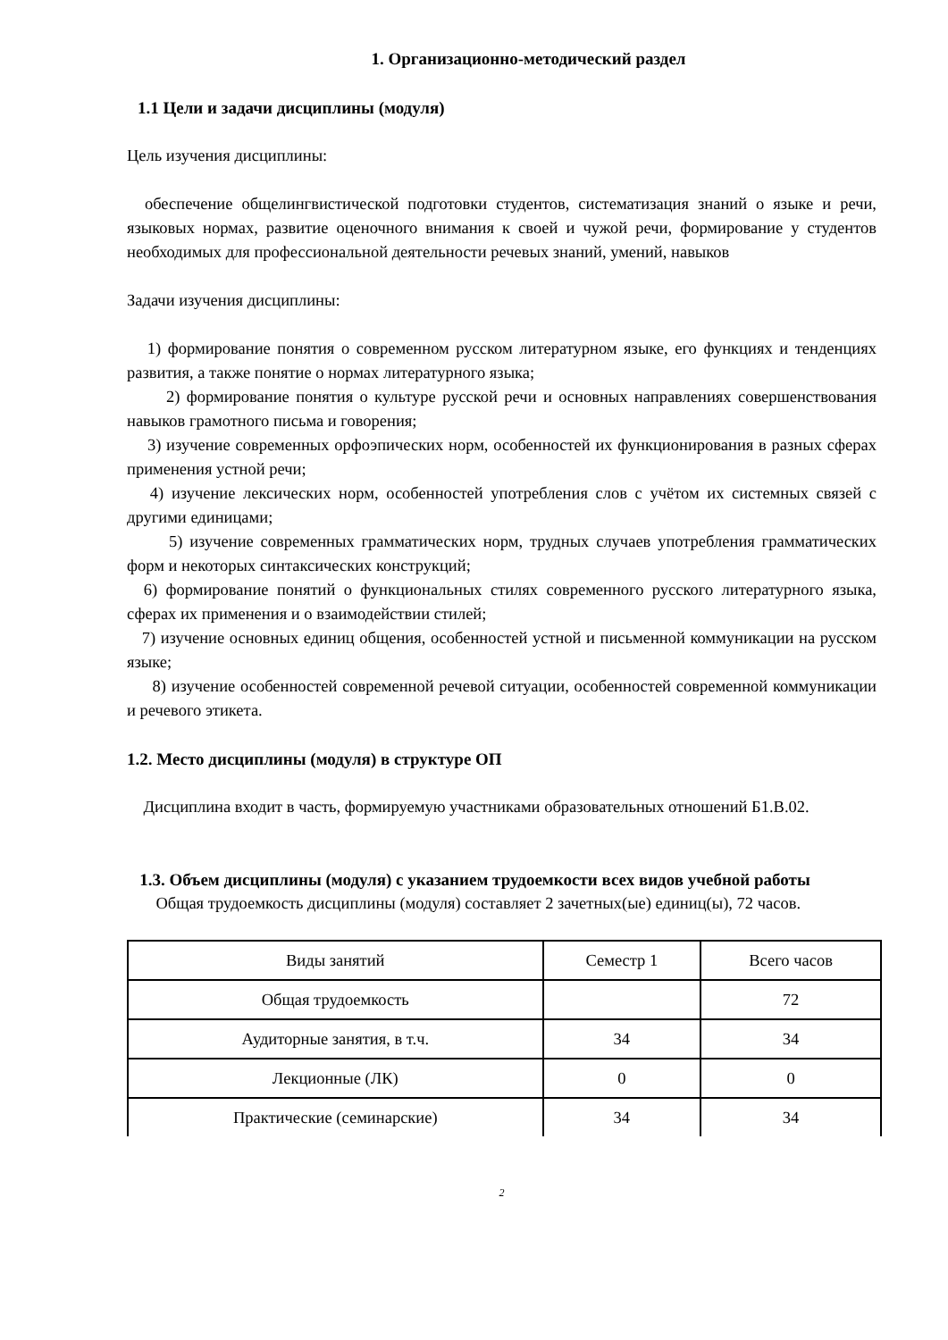1. Организационно-методический раздел
1.1 Цели и задачи дисциплины (модуля)
Цель изучения дисциплины:
обеспечение общелингвистической подготовки студентов, систематизация знаний о языке и речи, языковых нормах, развитие оценочного внимания к своей и чужой речи, формирование у студентов необходимых для профессиональной деятельности речевых знаний, умений, навыков
Задачи изучения дисциплины:
1) формирование понятия о современном русском литературном языке, его функциях и тенденциях развития, а также понятие о нормах литературного языка;
2) формирование понятия о культуре русской речи и основных направлениях совершенствования навыков грамотного письма и говорения;
3) изучение современных орфоэпических норм, особенностей их функционирования в разных сферах применения устной речи;
4) изучение лексических норм, особенностей употребления слов с учётом их системных связей с другими единицами;
5) изучение современных грамматических норм, трудных случаев употребления грамматических форм и некоторых синтаксических конструкций;
6) формирование понятий о функциональных стилях современного русского литературного языка, сферах их применения и о взаимодействии стилей;
7) изучение основных единиц общения, особенностей устной и письменной коммуникации на русском языке;
8) изучение особенностей современной речевой ситуации, особенностей современной коммуникации и речевого этикета.
1.2. Место дисциплины (модуля) в структуре ОП
Дисциплина входит в часть, формируемую участниками образовательных отношений Б1.В.02.
1.3. Объем дисциплины (модуля) с указанием трудоемкости всех видов учебной работы
Общая трудоемкость дисциплины (модуля) составляет 2 зачетных(ые) единиц(ы), 72 часов.
| Виды занятий | Семестр 1 | Всего часов |
| Общая трудоемкость | | 72 |
| Аудиторные занятия, в т.ч. | 34 | 34 |
| Лекционные (ЛК) | 0 | 0 |
| Практические (семинарские) | 34 | 34 |
2